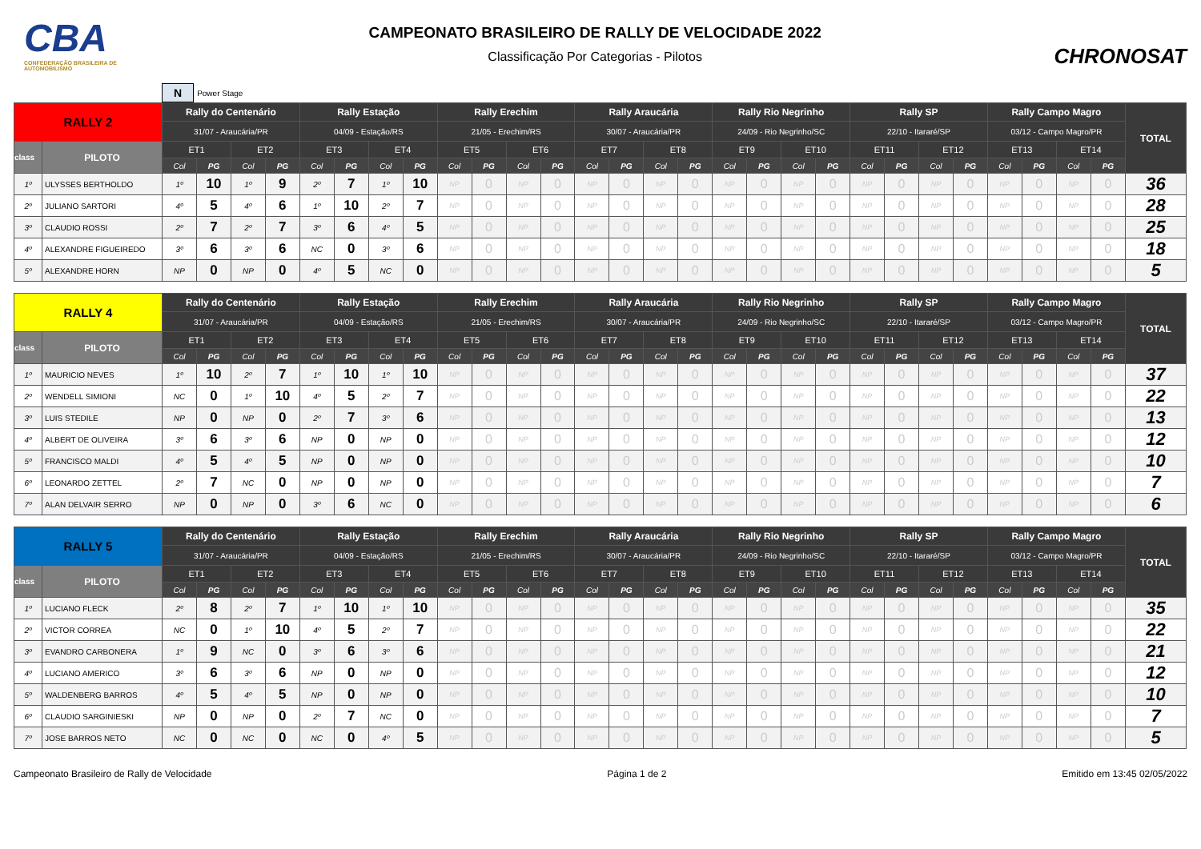CBA
CONFEDERAÇÃO BRASILEIRA DE AUTOMOBILISMO
CAMPEONATO BRASILEIRO DE RALLY DE VELOCIDADE 2022
Classificação Por Categorias - Pilotos
CHRONOSAT
N Power Stage
| RALLY 2 | | Rally do Centenário | | | | Rally Estação | | | | Rally Erechim | | | | Rally Araucária | | | | Rally Rio Negrinho | | | | Rally SP | | | | Rally Campo Magro | | | | TOTAL |
| --- | --- | --- | --- | --- | --- | --- | --- | --- | --- | --- | --- | --- | --- | --- | --- | --- | --- | --- | --- | --- | --- | --- | --- | --- | --- | --- | --- | --- | --- | --- |
| | | 31/07 - Araucária/PR | | | | 04/09 - Estação/RS | | | | 21/05 - Erechim/RS | | | | 30/07 - Araucária/PR | | | | 24/09 - Rio Negrinho/SC | | | | 22/10 - Itararé/SP | | | | 03/12 - Campo Magro/PR | | | | |
| class | PILOTO | ET1 | | ET2 | | ET3 | | ET4 | | ET5 | | ET6 | | ET7 | | ET8 | | ET9 | | ET10 | | ET11 | | ET12 | | ET13 | | ET14 | | |
| | | Col | PG | Col | PG | Col | PG | Col | PG | Col | PG | Col | PG | Col | PG | Col | PG | Col | PG | Col | PG | Col | PG | Col | PG | Col | PG | Col | PG | |
| 1º | ULYSSES BERTHOLDO | 1º | 10 | 1º | 9 | 2º | 7 | 1º | 10 | NP | 0 | NP | 0 | NP | 0 | NP | 0 | NP | 0 | NP | 0 | NP | 0 | NP | 0 | NP | 0 | NP | 0 | 36 |
| 2º | JULIANO SARTORI | 4º | 5 | 4º | 6 | 1º | 10 | 2º | 7 | NP | 0 | NP | 0 | NP | 0 | NP | 0 | NP | 0 | NP | 0 | NP | 0 | NP | 0 | NP | 0 | NP | 0 | 28 |
| 3º | CLAUDIO ROSSI | 2º | 7 | 2º | 7 | 3º | 6 | 4º | 5 | NP | 0 | NP | 0 | NP | 0 | NP | 0 | NP | 0 | NP | 0 | NP | 0 | NP | 0 | NP | 0 | NP | 0 | 25 |
| 4º | ALEXANDRE FIGUEIREDO | 3º | 6 | 3º | 6 | NC | 0 | 3º | 6 | NP | 0 | NP | 0 | NP | 0 | NP | 0 | NP | 0 | NP | 0 | NP | 0 | NP | 0 | NP | 0 | NP | 0 | 18 |
| 5º | ALEXANDRE HORN | NP | 0 | NP | 0 | 4º | 5 | NC | 0 | NP | 0 | NP | 0 | NP | 0 | NP | 0 | NP | 0 | NP | 0 | NP | 0 | NP | 0 | NP | 0 | NP | 0 | 5 |
| RALLY 4 | | Rally do Centenário | | | | Rally Estação | | | | Rally Erechim | | | | Rally Araucária | | | | Rally Rio Negrinho | | | | Rally SP | | | | Rally Campo Magro | | | | TOTAL |
| --- | --- | --- | --- | --- | --- | --- | --- | --- | --- | --- | --- | --- | --- | --- | --- | --- | --- | --- | --- | --- | --- | --- | --- | --- | --- | --- | --- | --- | --- | --- |
| | | 31/07 - Araucária/PR | | | | 04/09 - Estação/RS | | | | 21/05 - Erechim/RS | | | | 30/07 - Araucária/PR | | | | 24/09 - Rio Negrinho/SC | | | | 22/10 - Itararé/SP | | | | 03/12 - Campo Magro/PR | | | | |
| class | PILOTO | ET1 | | ET2 | | ET3 | | ET4 | | ET5 | | ET6 | | ET7 | | ET8 | | ET9 | | ET10 | | ET11 | | ET12 | | ET13 | | ET14 | | |
| | | Col | PG | Col | PG | Col | PG | Col | PG | Col | PG | Col | PG | Col | PG | Col | PG | Col | PG | Col | PG | Col | PG | Col | PG | Col | PG | Col | PG | |
| 1º | MAURICIO NEVES | 1º | 10 | 2º | 7 | 1º | 10 | 1º | 10 | NP | 0 | NP | 0 | NP | 0 | NP | 0 | NP | 0 | NP | 0 | NP | 0 | NP | 0 | NP | 0 | NP | 0 | 37 |
| 2º | WENDELL SIMIONI | NC | 0 | 1º | 10 | 4º | 5 | 2º | 7 | NP | 0 | NP | 0 | NP | 0 | NP | 0 | NP | 0 | NP | 0 | NP | 0 | NP | 0 | NP | 0 | NP | 0 | 22 |
| 3º | LUIS STEDILE | NP | 0 | NP | 0 | 2º | 7 | 3º | 6 | NP | 0 | NP | 0 | NP | 0 | NP | 0 | NP | 0 | NP | 0 | NP | 0 | NP | 0 | NP | 0 | NP | 0 | 13 |
| 4º | ALBERT DE OLIVEIRA | 3º | 6 | 3º | 6 | NP | 0 | NP | 0 | NP | 0 | NP | 0 | NP | 0 | NP | 0 | NP | 0 | NP | 0 | NP | 0 | NP | 0 | NP | 0 | NP | 0 | 12 |
| 5º | FRANCISCO MALDI | 4º | 5 | 4º | 5 | NP | 0 | NP | 0 | NP | 0 | NP | 0 | NP | 0 | NP | 0 | NP | 0 | NP | 0 | NP | 0 | NP | 0 | NP | 0 | NP | 0 | 10 |
| 6º | LEONARDO ZETTEL | 2º | 7 | NC | 0 | NP | 0 | NP | 0 | NP | 0 | NP | 0 | NP | 0 | NP | 0 | NP | 0 | NP | 0 | NP | 0 | NP | 0 | NP | 0 | NP | 0 | 7 |
| 7º | ALAN DELVAIR SERRO | NP | 0 | NP | 0 | 3º | 6 | NC | 0 | NP | 0 | NP | 0 | NP | 0 | NP | 0 | NP | 0 | NP | 0 | NP | 0 | NP | 0 | NP | 0 | NP | 0 | 6 |
| RALLY 5 | | Rally do Centenário | | | | Rally Estação | | | | Rally Erechim | | | | Rally Araucária | | | | Rally Rio Negrinho | | | | Rally SP | | | | Rally Campo Magro | | | | TOTAL |
| --- | --- | --- | --- | --- | --- | --- | --- | --- | --- | --- | --- | --- | --- | --- | --- | --- | --- | --- | --- | --- | --- | --- | --- | --- | --- | --- | --- | --- | --- | --- |
| | | 31/07 - Araucária/PR | | | | 04/09 - Estação/RS | | | | 21/05 - Erechim/RS | | | | 30/07 - Araucária/PR | | | | 24/09 - Rio Negrinho/SC | | | | 22/10 - Itararé/SP | | | | 03/12 - Campo Magro/PR | | | | |
| class | PILOTO | ET1 | | ET2 | | ET3 | | ET4 | | ET5 | | ET6 | | ET7 | | ET8 | | ET9 | | ET10 | | ET11 | | ET12 | | ET13 | | ET14 | | |
| | | Col | PG | Col | PG | Col | PG | Col | PG | Col | PG | Col | PG | Col | PG | Col | PG | Col | PG | Col | PG | Col | PG | Col | PG | Col | PG | Col | PG | |
| 1º | LUCIANO FLECK | 2º | 8 | 2º | 7 | 1º | 10 | 1º | 10 | NP | 0 | NP | 0 | NP | 0 | NP | 0 | NP | 0 | NP | 0 | NP | 0 | NP | 0 | NP | 0 | NP | 0 | 35 |
| 2º | VICTOR CORREA | NC | 0 | 1º | 10 | 4º | 5 | 2º | 7 | NP | 0 | NP | 0 | NP | 0 | NP | 0 | NP | 0 | NP | 0 | NP | 0 | NP | 0 | NP | 0 | NP | 0 | 22 |
| 3º | EVANDRO CARBONERA | 1º | 9 | NC | 0 | 3º | 6 | 3º | 6 | NP | 0 | NP | 0 | NP | 0 | NP | 0 | NP | 0 | NP | 0 | NP | 0 | NP | 0 | NP | 0 | NP | 0 | 21 |
| 4º | LUCIANO AMERICO | 3º | 6 | 3º | 6 | NP | 0 | NP | 0 | NP | 0 | NP | 0 | NP | 0 | NP | 0 | NP | 0 | NP | 0 | NP | 0 | NP | 0 | NP | 0 | NP | 0 | 12 |
| 5º | WALDENBERG BARROS | 4º | 5 | 4º | 5 | NP | 0 | NP | 0 | NP | 0 | NP | 0 | NP | 0 | NP | 0 | NP | 0 | NP | 0 | NP | 0 | NP | 0 | NP | 0 | NP | 0 | 10 |
| 6º | CLAUDIO SARGINIESKI | NP | 0 | NP | 0 | 2º | 7 | NC | 0 | NP | 0 | NP | 0 | NP | 0 | NP | 0 | NP | 0 | NP | 0 | NP | 0 | NP | 0 | NP | 0 | NP | 0 | 7 |
| 7º | JOSE BARROS NETO | NC | 0 | NC | 0 | NC | 0 | 4º | 5 | NP | 0 | NP | 0 | NP | 0 | NP | 0 | NP | 0 | NP | 0 | NP | 0 | NP | 0 | NP | 0 | NP | 0 | 5 |
Campeonato Brasileiro de Rally de Velocidade Página 1 de 2 Emitido em 13:45 02/05/2022